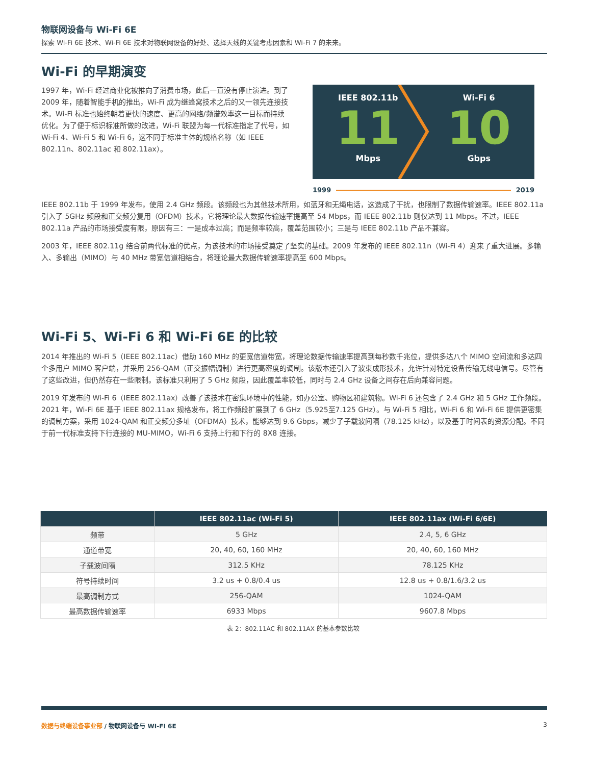物联网设备与 Wi-Fi 6E
探索 Wi-Fi 6E 技术、Wi-Fi 6E 技术对物联网设备的好处、选择天线的关键考虑因素和 Wi-Fi 7 的未来。
Wi-Fi 的早期演变
1997 年，Wi-Fi 经过商业化被推向了消费市场，此后一直没有停止演进。到了 2009 年，随着智能手机的推出，Wi-Fi 成为继蜂窝技术之后的又一领先连接技术。Wi-Fi 标准也始终朝着更快的速度、更高的网络/频谱效率这一目标而持续优化。为了便于标识标准所做的改进，Wi-Fi 联盟为每一代标准指定了代号，如 Wi-Fi 4、Wi-Fi 5 和 Wi-Fi 6，这不同于标准主体的规格名称（如 IEEE 802.11n、802.11ac 和 802.11ax）。
IEEE 802.11b
11
Mbps
Wi-Fi 6
10
Gbps
1999 2019
IEEE 802.11b 于 1999 年发布，使用 2.4 GHz 频段。该频段也为其他技术所用，如蓝牙和无绳电话，这造成了干扰，也限制了数据传输速率。IEEE 802.11a 引入了 5GHz 频段和正交频分复用（OFDM）技术，它将理论最大数据传输速率提高至 54 Mbps，而 IEEE 802.11b 则仅达到 11 Mbps。不过，IEEE 802.11a 产品的市场接受度有限，原因有三：一是成本过高；而是频率较高，覆盖范围较小；三是与 IEEE 802.11b 产品不兼容。
2003 年，IEEE 802.11g 结合前两代标准的优点，为该技术的市场接受奠定了坚实的基础。2009 年发布的 IEEE 802.11n（Wi-Fi 4）迎来了重大进展。多输入、多输出（MIMO）与 40 MHz 带宽信道相结合，将理论最大数据传输速率提高至 600 Mbps。
Wi-Fi 5、Wi-Fi 6 和 Wi-Fi 6E 的比较
2014 年推出的 Wi-Fi 5（IEEE 802.11ac）借助 160 MHz 的更宽信道带宽，将理论数据传输速率提高到每秒数千兆位，提供多达八个 MIMO 空间流和多达四个多用户 MIMO 客户端，并采用 256-QAM（正交振幅调制）进行更高密度的调制。该版本还引入了波束成形技术，允许针对特定设备传输无线电信号。尽管有了这些改进，但仍然存在一些限制。该标准只利用了 5 GHz 频段，因此覆盖率较低，同时与 2.4 GHz 设备之间存在后向兼容问题。
2019 年发布的 Wi-Fi 6（IEEE 802.11ax）改善了该技术在密集环境中的性能，如办公室、购物区和建筑物。Wi-Fi 6 还包含了 2.4 GHz 和 5 GHz 工作频段。2021 年，Wi-Fi 6E 基于 IEEE 802.11ax 规格发布，将工作频段扩展到了 6 GHz（5.925至7.125 GHz）。与 Wi-Fi 5 相比，Wi-Fi 6 和 Wi-Fi 6E 提供更密集的调制方案，采用 1024-QAM 和正交频分多址（OFDMA）技术，能够达到 9.6 Gbps，减少了子载波间隔（78.125 kHz），以及基于时间表的资源分配。不同于前一代标准支持下行连接的 MU-MIMO，Wi-Fi 6 支持上行和下行的 8X8 连接。
| | IEEE 802.11ac (Wi-Fi 5) | IEEE 802.11ax (Wi-Fi 6/6E) |
| --- | --- | --- |
| 频带 | 5 GHz | 2.4, 5, 6 GHz |
| 通道带宽 | 20, 40, 60, 160 MHz | 20, 40, 60, 160 MHz |
| 子载波间隔 | 312.5 KHz | 78.125 KHz |
| 符号持续时间 | 3.2 us + 0.8/0.4 us | 12.8 us + 0.8/1.6/3.2 us |
| 最高调制方式 | 256-QAM | 1024-QAM |
| 最高数据传输速率 | 6933 Mbps | 9607.8 Mbps |
表 2：802.11AC 和 802.11AX 的基本参数比较
数据与终端设备事业部 / 物联网设备与 WI-FI 6E 3